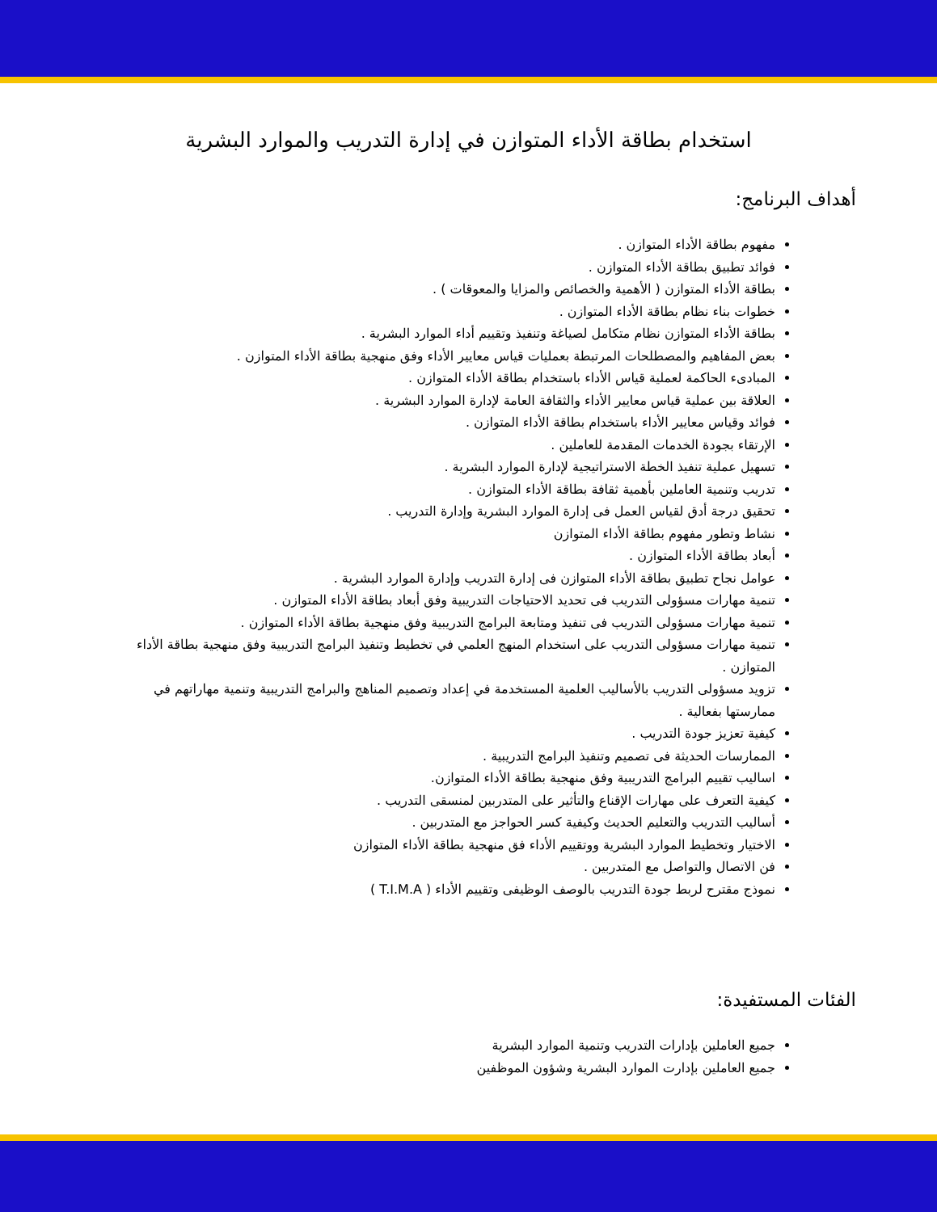استخدام بطاقة الأداء المتوازن في إدارة التدريب والموارد البشرية
أهداف البرنامج:
مفهوم بطاقة الأداء المتوازن .
فوائد تطبيق بطاقة الأداء المتوازن .
بطاقة الأداء المتوازن ( الأهمية والخصائص والمزايا والمعوقات ) .
خطوات بناء نظام بطاقة الأداء المتوازن .
بطاقة الأداء المتوازن نظام متكامل لصياغة وتنفيذ وتقييم أداء الموارد البشرية .
بعض المفاهيم والمصطلحات المرتبطة بعمليات قياس معايير الأداء وفق منهجية بطاقة الأداء المتوازن .
المبادىء الحاكمة لعملية قياس الأداء باستخدام بطاقة الأداء المتوازن .
العلاقة بين عملية قياس معايير الأداء والثقافة العامة لإدارة الموارد البشرية .
فوائد وقياس معايير الأداء باستخدام بطاقة الأداء المتوازن .
الإرتقاء بجودة الخدمات المقدمة للعاملين .
تسهيل عملية تنفيذ الخطة الاستراتيجية لإدارة الموارد البشرية .
تدريب وتنمية العاملين بأهمية ثقافة بطاقة الأداء المتوازن .
تحقيق درجة أدق لقياس العمل فى إدارة الموارد البشرية وإدارة التدريب .
نشاط وتطور مفهوم بطاقة الأداء المتوازن
أبعاد بطاقة الأداء المتوازن .
عوامل نجاح تطبيق بطاقة الأداء المتوازن فى إدارة التدريب وإدارة الموارد البشرية .
تنمية مهارات مسؤولى التدريب فى تحديد الاحتياجات التدريبية وفق أبعاد بطاقة الأداء المتوازن .
تنمية مهارات مسؤولى التدريب فى تنفيذ ومتابعة البرامج التدريبية وفق منهجية بطاقة الأداء المتوازن .
تنمية مهارات مسؤولى التدريب على استخدام المنهج العلمي في تخطيط وتنفيذ البرامج التدريبية وفق منهجية بطاقة الأداء المتوازن .
تزويد مسؤولى التدريب بالأساليب العلمية المستخدمة في إعداد وتصميم المناهج والبرامج التدريبية وتنمية مهاراتهم في ممارستها بفعالية .
كيفية تعزيز جودة التدريب .
الممارسات الحديثة فى تصميم وتنفيذ البرامج التدريبية .
اساليب تقييم البرامج التدريبية وفق منهجية بطاقة الأداء المتوازن.
كيفية التعرف على مهارات الإقناع والتأثير على المتدربين لمنسقى التدريب .
أساليب التدريب والتعليم الحديث وكيفية كسر الحواجز مع المتدربين .
الاختيار وتخطيط الموارد البشرية ووتقييم الأداء فق منهجية بطاقة الأداء المتوازن
فن الاتصال والتواصل مع المتدربين .
نموذج مقترح لربط جودة التدريب بالوصف الوظيفى وتقييم الأداء ( T.I.M.A )
الفئات المستفيدة:
جميع العاملين بإدارات التدريب وتنمية الموارد البشرية
جميع العاملين بإدارت الموارد البشرية وشؤون الموظفين